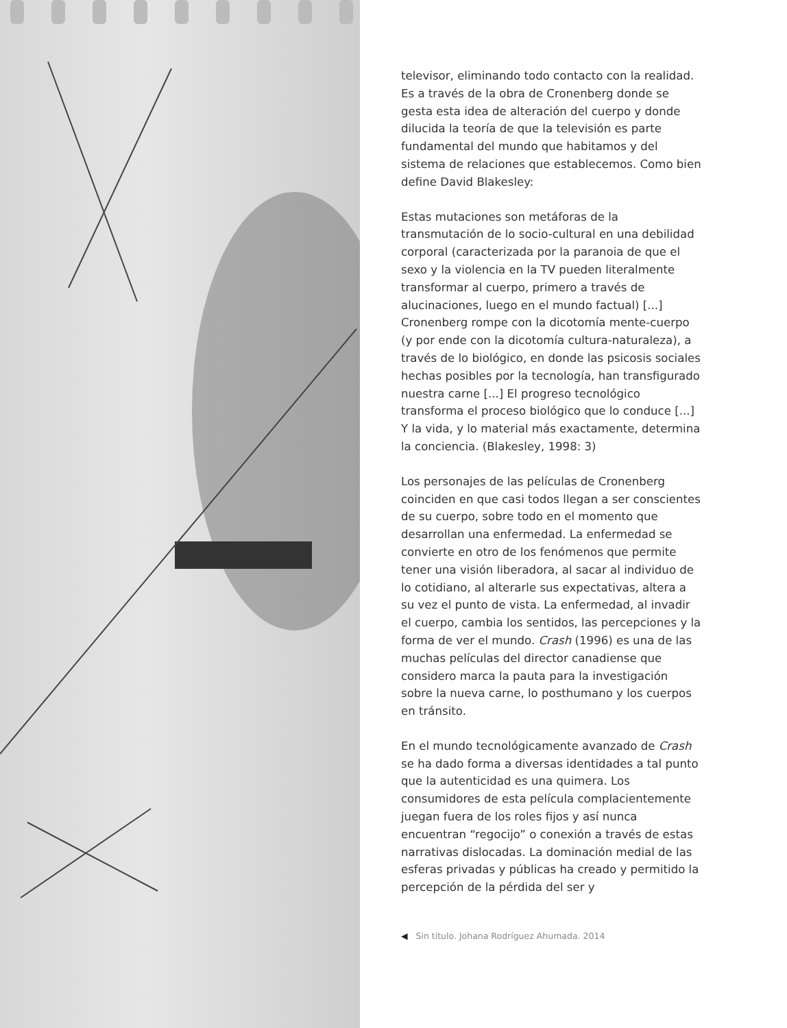televisor, eliminando todo contacto con la realidad. Es a través de la obra de Cronenberg donde se gesta esta idea de alteración del cuerpo y donde dilucida la teoría de que la televisión es parte fundamental del mundo que habitamos y del sistema de relaciones que establecemos. Como bien define David Blakesley:
Estas mutaciones son metáforas de la transmutación de lo socio-cultural en una debilidad corporal (caracterizada por la paranoia de que el sexo y la violencia en la TV pueden literalmente transformar al cuerpo, primero a través de alucinaciones, luego en el mundo factual) [...] Cronenberg rompe con la dicotomía mente-cuerpo (y por ende con la dicotomía cultura-naturaleza), a través de lo biológico, en donde las psicosis sociales hechas posibles por la tecnología, han transfigurado nuestra carne [...] El progreso tecnológico transforma el proceso biológico que lo conduce [...] Y la vida, y lo material más exactamente, determina la conciencia. (Blakesley, 1998: 3)
Los personajes de las películas de Cronenberg coinciden en que casi todos llegan a ser conscientes de su cuerpo, sobre todo en el momento que desarrollan una enfermedad. La enfermedad se convierte en otro de los fenómenos que permite tener una visión liberadora, al sacar al individuo de lo cotidiano, al alterarle sus expectativas, altera a su vez el punto de vista. La enfermedad, al invadir el cuerpo, cambia los sentidos, las percepciones y la forma de ver el mundo. Crash (1996) es una de las muchas películas del director canadiense que considero marca la pauta para la investigación sobre la nueva carne, lo posthumano y los cuerpos en tránsito.
En el mundo tecnológicamente avanzado de Crash se ha dado forma a diversas identidades a tal punto que la autenticidad es una quimera. Los consumidores de esta película complacientemente juegan fuera de los roles fijos y así nunca encuentran “regocijo” o conexión a través de estas narrativas dislocadas. La dominación medial de las esferas privadas y públicas ha creado y permitido la percepción de la pérdida del ser y
◀ Sin título. Johana Rodríguez Ahumada. 2014